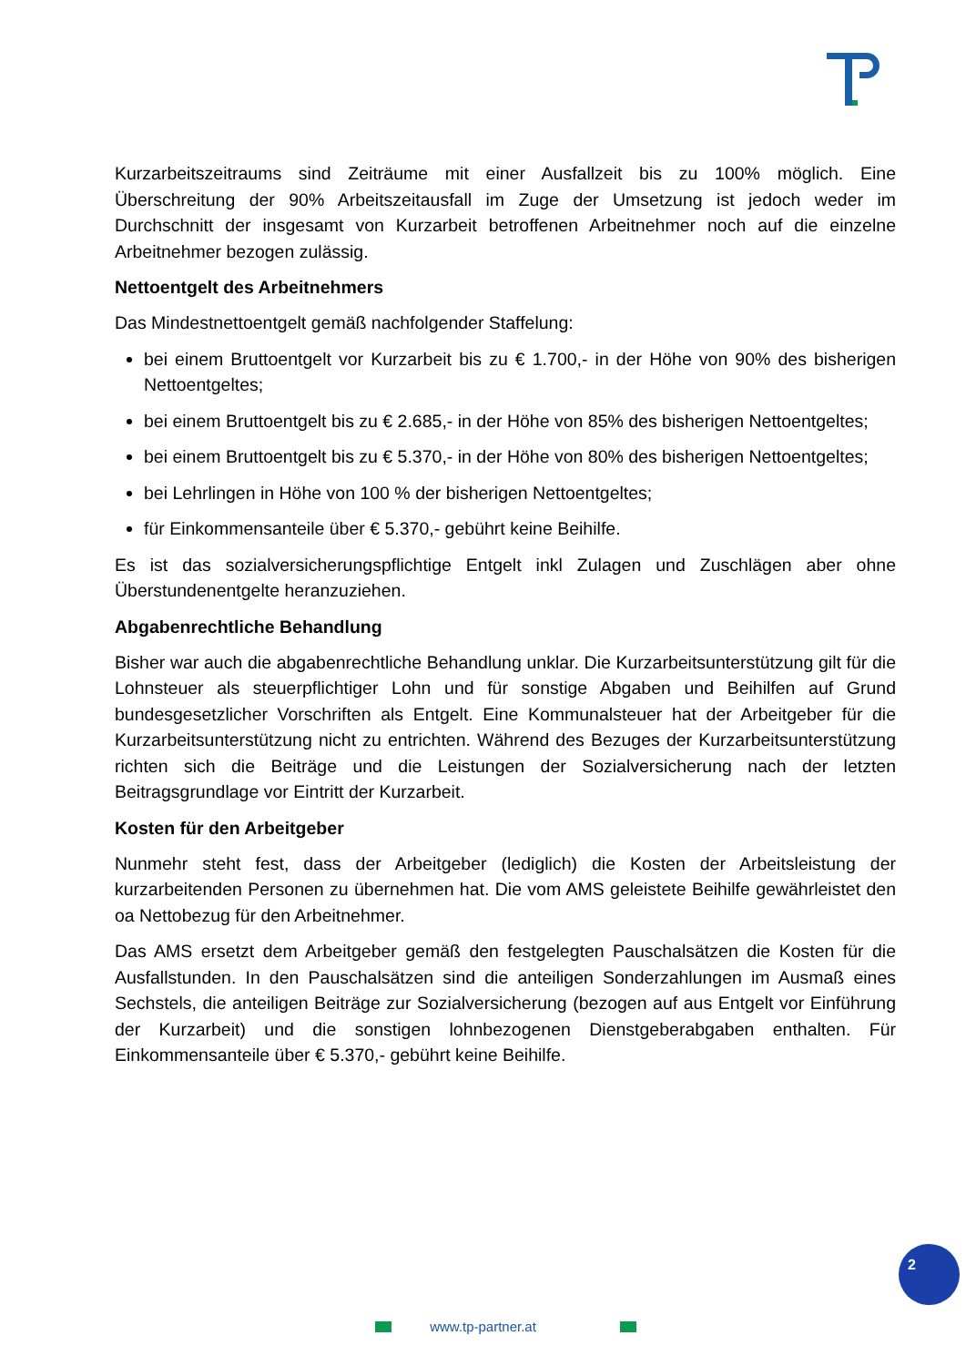Kurzarbeitszeitraums sind Zeiträume mit einer Ausfallzeit bis zu 100% möglich. Eine Überschreitung der 90% Arbeitszeitausfall im Zuge der Umsetzung ist jedoch weder im Durchschnitt der insgesamt von Kurzarbeit betroffenen Arbeitnehmer noch auf die einzelne Arbeitnehmer bezogen zulässig.
Nettoentgelt des Arbeitnehmers
Das Mindestnettoentgelt gemäß nachfolgender Staffelung:
bei einem Bruttoentgelt vor Kurzarbeit bis zu € 1.700,- in der Höhe von 90% des bisherigen Nettoentgeltes;
bei einem Bruttoentgelt bis zu € 2.685,- in der Höhe von 85% des bisherigen Nettoentgeltes;
bei einem Bruttoentgelt bis zu € 5.370,- in der Höhe von 80% des bisherigen Nettoentgeltes;
bei Lehrlingen in Höhe von 100 % der bisherigen Nettoentgeltes;
für Einkommensanteile über € 5.370,- gebührt keine Beihilfe.
Es ist das sozialversicherungspflichtige Entgelt inkl Zulagen und Zuschlägen aber ohne Überstundenentgelte heranzuziehen.
Abgabenrechtliche Behandlung
Bisher war auch die abgabenrechtliche Behandlung unklar. Die Kurzarbeitsunterstützung gilt für die Lohnsteuer als steuerpflichtiger Lohn und für sonstige Abgaben und Beihilfen auf Grund bundesgesetzlicher Vorschriften als Entgelt. Eine Kommunalsteuer hat der Arbeitgeber für die Kurzarbeitsunterstützung nicht zu entrichten. Während des Bezuges der Kurzarbeitsunterstützung richten sich die Beiträge und die Leistungen der Sozialversicherung nach der letzten Beitragsgrundlage vor Eintritt der Kurzarbeit.
Kosten für den Arbeitgeber
Nunmehr steht fest, dass der Arbeitgeber (lediglich) die Kosten der Arbeitsleistung der kurzarbeitenden Personen zu übernehmen hat. Die vom AMS geleistete Beihilfe gewährleistet den oa Nettobezug für den Arbeitnehmer.
Das AMS ersetzt dem Arbeitgeber gemäß den festgelegten Pauschalsätzen die Kosten für die Ausfallstunden. In den Pauschalsätzen sind die anteiligen Sonderzahlungen im Ausmaß eines Sechstels, die anteiligen Beiträge zur Sozialversicherung (bezogen auf aus Entgelt vor Einführung der Kurzarbeit) und die sonstigen lohnbezogenen Dienstgeberabgaben enthalten. Für Einkommensanteile über € 5.370,- gebührt keine Beihilfe.
2
www.tp-partner.at